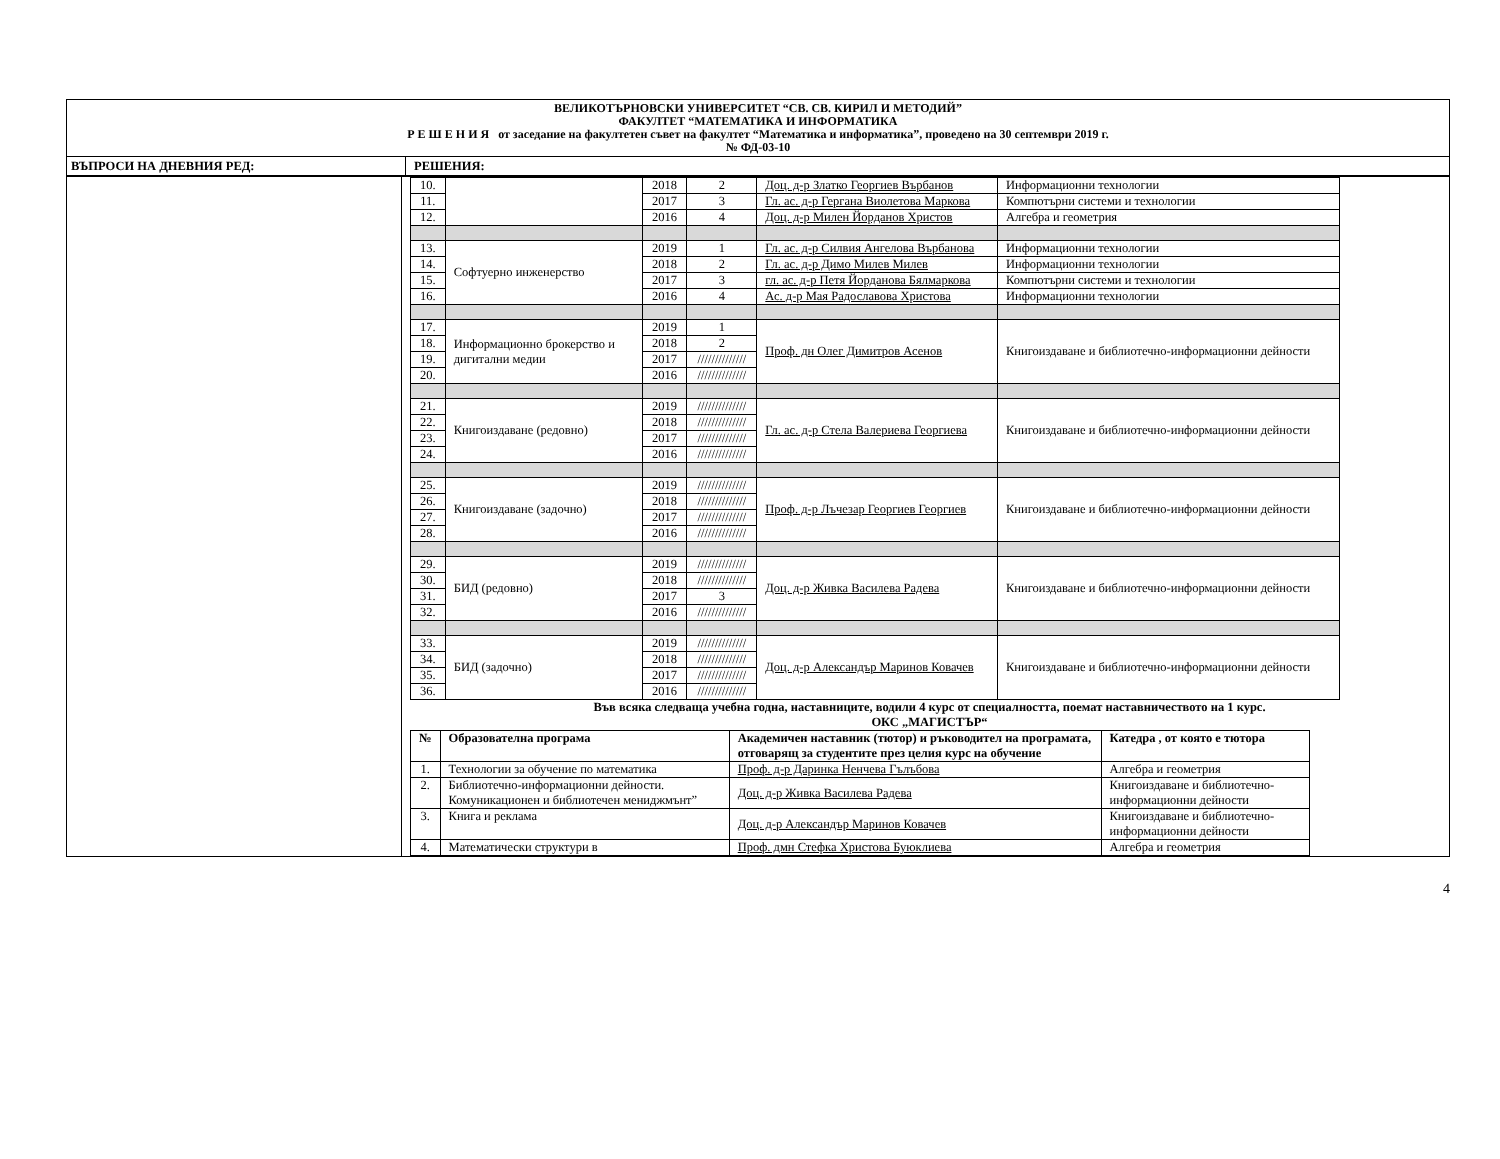ВЕЛИКОТЪРНОВСКИ УНИВЕРСИТЕТ “СВ. СВ. КИРИЛ И МЕТОДИЙ”
ФАКУЛТЕТ “МАТЕМАТИКА И ИНФОРМАТИКА
Р Е Ш Е Н И Я от заседание на факултетен съвет на факултет “Математика и информатика”, проведено на 30 септември 2019 г.
№ ФД-03-10
ВЪПРОСИ НА ДНЕВНИЯ РЕД: РЕШЕНИЯ:
| 10. | | 2018 | 2 | Доц. д-р Златко Георгиев Върбанов | Информационни технологии |
| 11. | | 2017 | 3 | Гл. ас. д-р Гергана Виолетова Маркова | Компютърни системи и технологии |
| 12. | | 2016 | 4 | Доц. д-р Милен Йорданов Христов | Алгебра и геометрия |
| 13. | Софтуерно инженерство | 2019 | 1 | Гл. ас. д-р Силвия Ангелова Върбанова | Информационни технологии |
| 14. | | 2018 | 2 | Гл. ас. д-р Димо Милев Милев | Информационни технологии |
| 15. | | 2017 | 3 | гл. ас. д-р Петя Йорданова Бялмаркова | Компютърни системи и технологии |
| 16. | | 2016 | 4 | Ас. д-р Мая Радославова Христова | Информационни технологии |
| 17. | Информационно брокерство и дигитални медии | 2019 | 1 | Проф. дн Олег Димитров Асенов | Книгоиздаване и библиотечно-информационни дейности |
| 18. | | 2018 | 2 | | |
| 19. | | 2017 | ////////////// | | |
| 20. | | 2016 | ////////////// | | |
| 21. | Книгоиздаване (редовно) | 2019 | ////////////// | Гл. ас. д-р Стела Валериева Георгиева | Книгоиздаване и библиотечно-информационни дейности |
| 22. | | 2018 | ////////////// | | |
| 23. | | 2017 | ////////////// | | |
| 24. | | 2016 | ////////////// | | |
| 25. | Книгоиздаване (задочно) | 2019 | ////////////// | Проф. д-р Лъчезар Георгиев Георгиев | Книгоиздаване и библиотечно-информационни дейности |
| 26. | | 2018 | ////////////// | | |
| 27. | | 2017 | ////////////// | | |
| 28. | | 2016 | ////////////// | | |
| 29. | БИД (редовно) | 2019 | ////////////// | Доц. д-р Живка Василева Радева | Книгоиздаване и библиотечно-информационни дейности |
| 30. | | 2018 | ////////////// | | |
| 31. | | 2017 | 3 | | |
| 32. | | 2016 | ////////////// | | |
| 33. | БИД (задочно) | 2019 | ////////////// | Доц. д-р Александър Маринов Ковачев | Книгоиздаване и библиотечно-информационни дейности |
| 34. | | 2018 | ////////////// | | |
| 35. | | 2017 | ////////////// | | |
| 36. | | 2016 | ////////////// | | |
Във всяка следваща учебна годна, наставниците, водили 4 курс от специалността, поемат наставничеството на 1 курс.
ОКС „МАГИСТЪР“
| № | Образователна програма | Академичен наставник (тютор) и ръководител на програмата, отговарящ за студентите през целия курс на обучение | Катедра , от която е тютора |
| --- | --- | --- | --- |
| 1. | Технологии за обучение по математика | Проф. д-р Даринка Ненчева Гълъбова | Алгебра и геометрия |
| 2. | Библиотечно-информационни дейности. Комуникационен и библиотечен мениджмънт” | Доц. д-р Живка Василева Радева | Книгоиздаване и библиотечно-информационни дейности |
| 3. | Книга и реклама | Доц. д-р Александър Маринов Ковачев | Книгоиздаване и библиотечно-информационни дейности |
| 4. | Математически структури в | Проф. дмн Стефка Христова Буюклиева | Алгебра и геометрия |
4